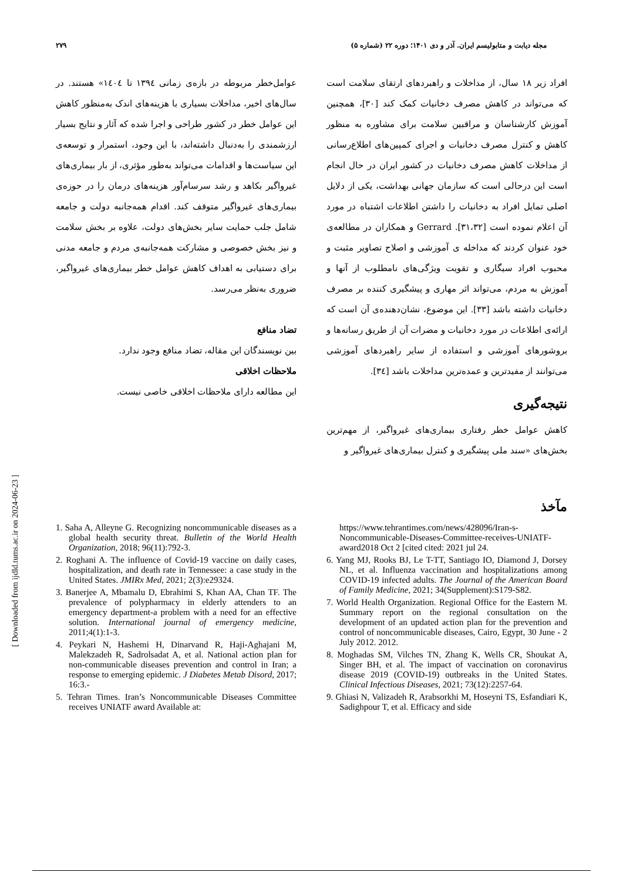۲۷۹ مجله دیابت و متابولیسم ایران. آذر و دی ۱۴۰۱؛ دوره ۲۲ (شماره ۵)
افراد زیر ۱۸ سال، از مداخلات و راهبردهای ارتقای سلامت است که می‌تواند در کاهش مصرف دخانیات کمک کند [۳۰]، همچنین آموزش کارشناسان و مراقبین سلامت برای مشاوره به منظور کاهش و کنترل مصرف دخانیات و اجرای کمپین‌های اطلاع‌رسانی از مداخلات کاهش مصرف دخانیات در کشور ایران در حال انجام است این درحالی است که سازمان جهانی بهداشت، یکی از دلایل اصلی تمایل افراد به دخانیات را داشتن اطلاعات اشتباه در مورد آن اعلام نموده است [۳۱،۳۲]. Gerrard و همکاران در مطالعه‌ی خود عنوان کردند که مداخله ی آموزشی و اصلاح تصاویر مثبت و محبوب افراد سیگاری و تقویت ویژگی‌های نامطلوب از آنها و آموزش به مردم، می‌تواند اثر مهاری و پیشگیری کننده بر مصرف دخانیات داشته باشد [۳۳]. این موضوع، نشان‌دهنده‌ی آن است که ارائه‌ی اطلاعات در مورد دخانیات و مضرات آن از طریق رسانه‌ها و بروشورهای آموزشی و استفاده از سایر راهبردهای آموزشی می‌توانند از مفیدترین و عمده‌ترین مداخلات باشد [۳٤].
نتیجه‌گیری
کاهش عوامل خطر رفتاری بیماری‌های غیرواگیر، از مهم‌ترین بخش‌های «سند ملی پیشگیری و کنترل بیماری‌های غیرواگیر و
مآخذ
عوامل‌خطر مربوطه در بازه‌ی زمانی ۱۳۹٤ تا ۱٤۰٤» هستند. در سال‌های اخیر، مداخلات بسیاری با هزینه‌های اندک به‌منظور کاهش این عوامل خطر در کشور طراحی و اجرا شده که آثار و نتایج بسیار ارزشمندی را به‌دنبال داشته‌اند، با این وجود، استمرار و توسعه‌ی این سیاست‌ها و اقدامات می‌تواند به‌طور مؤثری، از بار بیماری‌های غیرواگیر بکاهد و رشد سرسام‌آور هزینه‌های درمان را در حوزه‌ی بیماری‌های غیرواگیر متوقف کند. اقدام همه‌جانبه دولت و جامعه شامل جلب حمایت سایر بخش‌های دولت، علاوه بر بخش سلامت و نیز بخش خصوصی و مشارکت همه‌جانبه‌ی مردم و جامعه مدنی برای دستیابی به اهداف کاهش عوامل خطر بیماری‌های غیرواگیر، ضروری به‌نظر می‌رسد.
تضاد منافع
بین نویسندگان این مقاله، تضاد منافع وجود ندارد.
ملاحظات اخلاقی
این مطالعه دارای ملاحظات اخلاقی خاصی نیست.
1. Saha A, Alleyne G. Recognizing noncommunicable diseases as a global health security threat. Bulletin of the World Health Organization, 2018; 96(11):792-3.
2. Roghani A. The influence of Covid-19 vaccine on daily cases, hospitalization, and death rate in Tennessee: a case study in the United States. JMIRx Med, 2021; 2(3):e29324.
3. Banerjee A, Mbamalu D, Ebrahimi S, Khan AA, Chan TF. The prevalence of polypharmacy in elderly attenders to an emergency department-a problem with a need for an effective solution. International journal of emergency medicine, 2011;4(1):1-3.
4. Peykari N, Hashemi H, Dinarvand R, Haji-Aghajani M, Malekzadeh R, Sadrolsadat A, et al. National action plan for non-communicable diseases prevention and control in Iran; a response to emerging epidemic. J Diabetes Metab Disord, 2017; 16:3.-
5. Tehran Times. Iran’s Noncommunicable Diseases Committee receives UNIATF award Available at:
https://www.tehrantimes.com/news/428096/Iran-s-Noncommunicable-Diseases-Committee-receives-UNIATF-award2018 Oct 2 [cited cited: 2021 jul 24.
6. Yang MJ, Rooks BJ, Le T-TT, Santiago IO, Diamond J, Dorsey NL, et al. Influenza vaccination and hospitalizations among COVID-19 infected adults. The Journal of the American Board of Family Medicine, 2021; 34(Supplement):S179-S82.
7. World Health Organization. Regional Office for the Eastern M. Summary report on the regional consultation on the development of an updated action plan for the prevention and control of noncommunicable diseases, Cairo, Egypt, 30 June - 2 July 2012. 2012.
8. Moghadas SM, Vilches TN, Zhang K, Wells CR, Shoukat A, Singer BH, et al. The impact of vaccination on coronavirus disease 2019 (COVID-19) outbreaks in the United States. Clinical Infectious Diseases, 2021; 73(12):2257-64.
9. Ghiasi N, Valizadeh R, Arabsorkhi M, Hoseyni TS, Esfandiari K, Sadighpour T, et al. Efficacy and side
[ Downloaded from ijdld.tums.ac.ir on 2024-06-23 ]